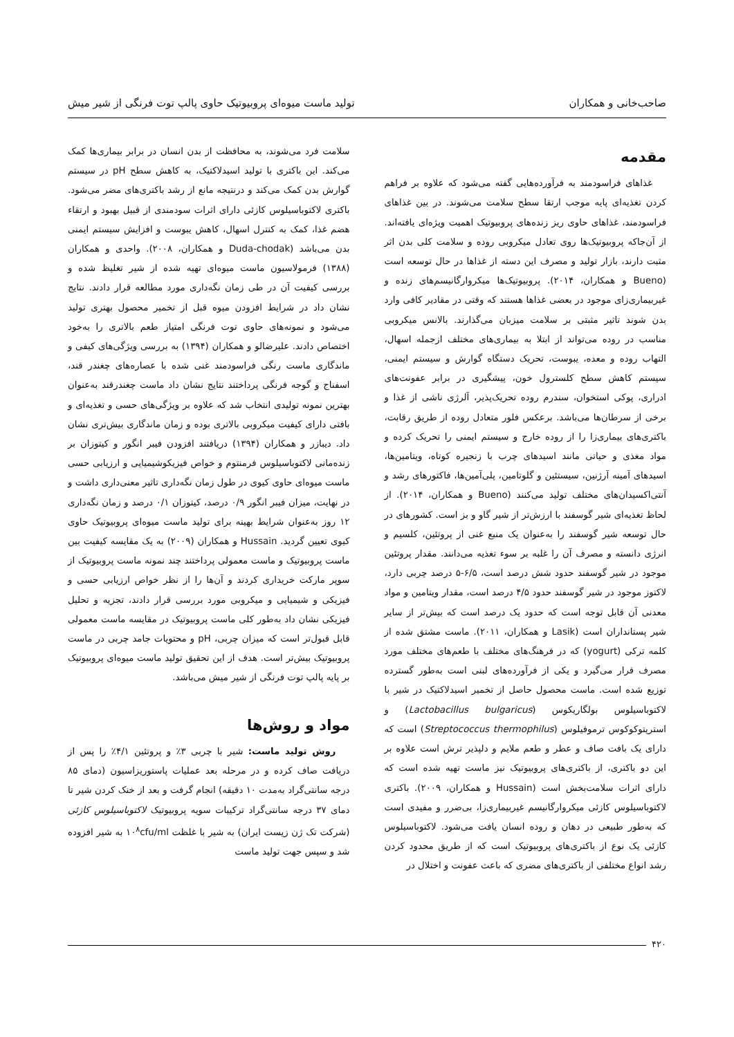صاحب‌خانی و همکاران تولید ماست میوه‌ای پروبیوتیک حاوی پالپ توت فرنگی از شیر میش
مقدمه
غذاهای فراسودمند به فرآورده‌هایی گفته می‌شود که علاوه بر فراهم کردن تغذیه‌ای پایه موجب ارتقا سطح سلامت می‌شوند. در بین غذاهای فراسودمند، غذاهای حاوی ریز زنده‌های پروبیوتیک اهمیت ویژه‌ای یافته‌اند. از آن‌جاکه پروبیوتیک‌ها روی تعادل میکروبی روده و سلامت کلی بدن اثر مثبت دارند، بازار تولید و مصرف این دسته از غذاها در حال توسعه است (Bueno و همکاران، ۲۰۱۴). پروبیوتیک‌ها میکروارگانیسم‌های زنده و غیربیماری‌زای موجود در بعضی غذاها هستند که وقتی در مقادیر کافی وارد بدن شوند تاثیر مثبتی بر سلامت میزبان می‌گذارند. بالانس میکروبی مناسب در روده می‌تواند از ابتلا به بیماری‌های مختلف ازجمله اسهال، التهاب روده و معده، یبوست، تحریک دستگاه گوارش و سیستم ایمنی، سیستم کاهش سطح کلسترول خون، پیشگیری در برابر عفونت‌های ادراری، پوکی استخوان، سندرم روده تحریک‌پذیر، آلرژی ناشی از غذا و برخی از سرطان‌ها می‌باشد. برعکس فلور متعادل روده از طریق رقابت، باکتری‌های بیماری‌زا را از روده خارج و سیستم ایمنی را تحریک کرده و مواد مغذی و حیاتی مانند اسیدهای چرب با زنجیره کوتاه، ویتامین‌ها، اسیدهای آمینه آرژنین، سیستئین و گلوتامین، پلی‌آمین‌ها، فاکتورهای رشد و آنتی‌اکسیدان‌های مختلف تولید می‌کنند (Bueno و همکاران، ۲۰۱۴). از لحاظ تغذیه‌ای شیر گوسفند با ارزش‌تر از شیر گاو و بز است. کشورهای در حال توسعه شیر گوسفند را به‌عنوان یک منبع غنی از پروتئین، کلسیم و انرژی دانسته و مصرف آن را غلبه بر سوء تغذیه می‌دانند. مقدار پروتئین موجود در شیر گوسفند حدود شش درصد است، ۶/۵-۵ درصد چربی دارد، لاکتوز موجود در شیر گوسفند حدود ۴/۵ درصد است، مقدار ویتامین و مواد معدنی آن قابل توجه است که حدود یک درصد است که بیش‌تر از سایر شیر پستانداران است (Lasik و همکاران، ۲۰۱۱). ماست مشتق شده از کلمه ترکی (yogurt) که در فرهنگ‌های مختلف با طعم‌های مختلف مورد مصرف قرار می‌گیرد و یکی از فرآورده‌های لبنی است به‌طور گسترده توزیع شده است. ماست محصول حاصل از تخمیر اسیدلاکتیک در شیر با لاکتوباسیلوس بولگاریکوس (Lactobacillus bulgaricus) و استرپتوکوکوس ترموفیلوس (Streptococcus thermophilus) است که دارای یک بافت صاف و عطر و طعم ملایم و دلپذیر ترش است علاوه بر این دو باکتری، از باکتری‌های پروبیوتیک نیز ماست تهیه شده است که دارای اثرات سلامت‌بخش است (Hussain و همکاران، ۲۰۰۹). باکتری لاکتوباسیلوس کازئی میکروارگانیسم غیربیماری‌زا، بی‌ضرر و مفیدی است که به‌طور طبیعی در دهان و روده انسان یافت می‌شود. لاکتوباسیلوس کازئی یک نوع از باکتری‌های پروبیوتیک است که از طریق محدود کردن رشد انواع مختلفی از باکتری‌های مضری که باعث عفونت و اختلال در
سلامت فرد می‌شوند، به محافظت از بدن انسان در برابر بیماری‌ها کمک می‌کند. این باکتری با تولید اسیدلاکتیک، به کاهش سطح pH در سیستم گوارش بدن کمک می‌کند و درنتیجه مانع از رشد باکتری‌های مضر می‌شود. باکتری لاکتوباسیلوس کازئی دارای اثرات سودمندی از قبیل بهبود و ارتقاء هضم غذا، کمک به کنترل اسهال، کاهش یبوست و افزایش سیستم ایمنی بدن می‌باشد (Duda-chodak و همکاران، ۲۰۰۸). واحدی و همکاران (۱۳۸۸) فرمولاسیون ماست میوه‌ای تهیه شده از شیر تغلیظ شده و بررسی کیفیت آن در طی زمان نگه‌داری مورد مطالعه قرار دادند. نتایج نشان داد در شرایط افزودن میوه قبل از تخمیر محصول بهتری تولید می‌شود و نمونه‌های حاوی توت فرنگی امتیاز طعم بالاتری را به‌خود اختصاص دادند. علیرضالو و همکاران (۱۳۹۴) به بررسی ویژگی‌های کیفی و ماندگاری ماست رنگی فراسودمند غنی شده با عصاره‌های چغندر قند، اسفناج و گوجه فرنگی پرداختند نتایج نشان داد ماست چغندرقند به‌عنوان بهترین نمونه تولیدی انتخاب شد که علاوه بر ویژگی‌های حسی و تغذیه‌ای و بافتی دارای کیفیت میکروبی بالاتری بوده و زمان ماندگاری بیش‌تری نشان داد. دیبازر و همکاران (۱۳۹۴) دریافتند افزودن فیبر انگور و کیتوزان بر زنده‌مانی لاکتوباسیلوس فرمنتوم و خواص فیزیکوشیمیایی و ارزیابی حسی ماست میوه‌ای حاوی کیوی در طول زمان نگه‌داری تاثیر معنی‌داری داشت و در نهایت، میزان فیبر انگور ۰/۹ درصد، کیتوزان ۰/۱ درصد و زمان نگه‌داری ۱۲ روز به‌عنوان شرایط بهینه برای تولید ماست میوه‌ای پروبیوتیک حاوی کیوی تعیین گردید. Hussain و همکاران (۲۰۰۹) به یک مقایسه کیفیت بین ماست پروبیوتیک و ماست معمولی پرداختند چند نمونه ماست پروبیوتیک از سوپر مارکت خریداری کردند و آن‌ها را از نظر خواص ارزیابی حسی و فیزیکی و شیمیایی و میکروبی مورد بررسی قرار دادند، تجزیه و تحلیل فیزیکی نشان داد به‌طور کلی ماست پروبیوتیک در مقایسه ماست معمولی قابل قبول‌تر است که میزان چربی، pH و محتویات جامد چربی در ماست پروبیوتیک بیش‌تر است. هدف از این تحقیق تولید ماست میوه‌ای پروبیوتیک بر پایه پالپ توت فرنگی از شیر میش می‌باشد.
مواد و روش‌ها
روش تولید ماست: شیر با چربی ۳٪ و پروتئین ۴/۱٪ را پس از دریافت صاف کرده و در مرحله بعد عملیات پاستوریزاسیون (دمای ۸۵ درجه سانتی‌گراد به‌مدت ۱۰ دقیقه) انجام گرفت و بعد از خنک کردن شیر تا دمای ۳۷ درجه سانتی‌گراد ترکیبات سویه پروبیوتیک لاکتوباسیلوس کازئی (شرکت تک ژن زیست ایران) به شیر با غلظت ۱۰<sup>۸</sup>cfu/ml به شیر افزوده شد و سپس جهت تولید ماست
۴۲۰